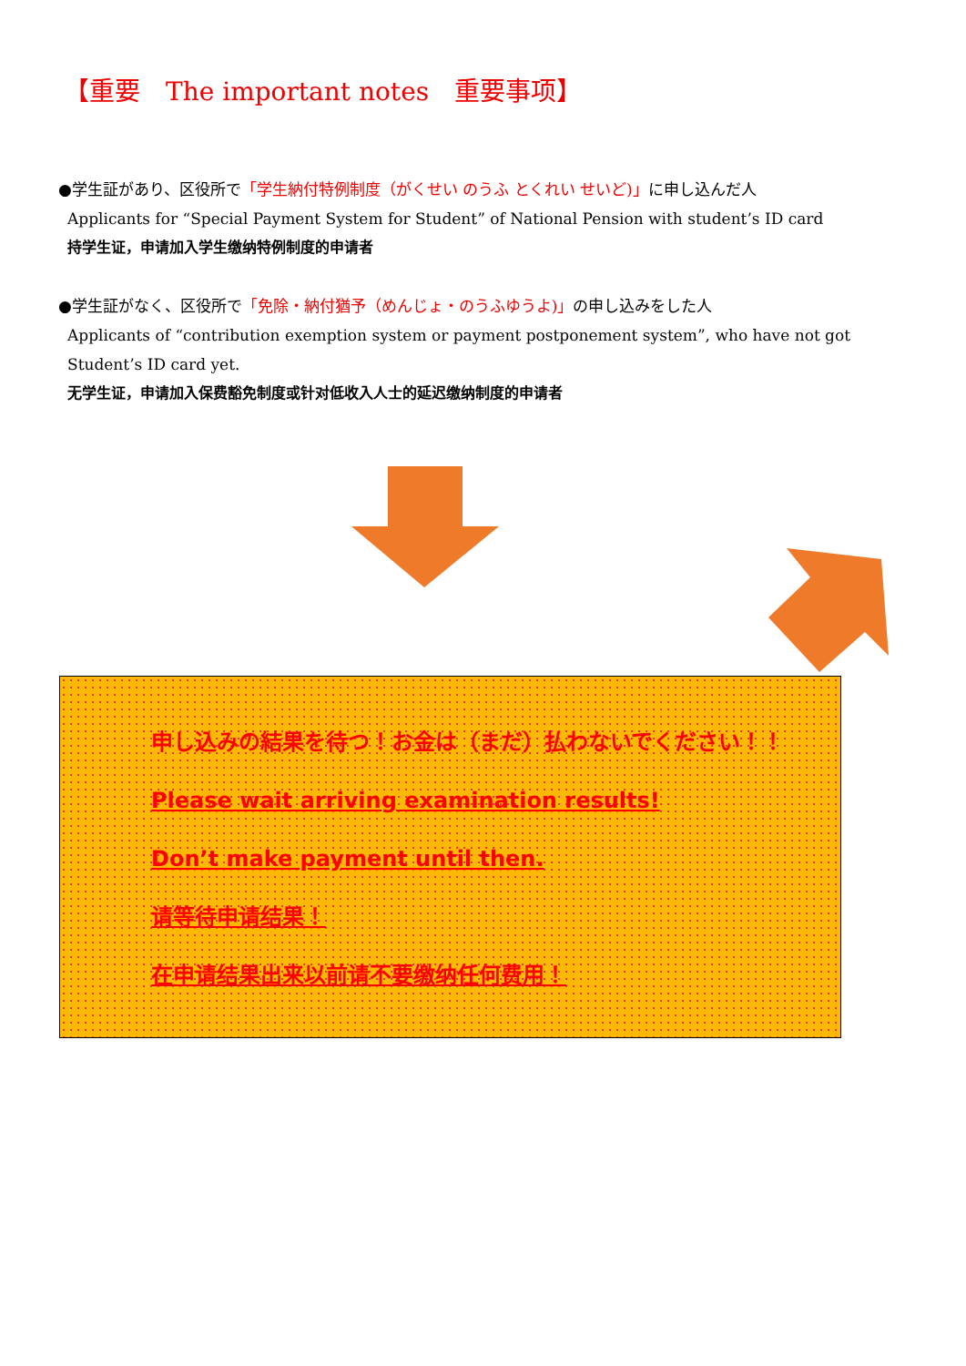【重要　The important notes　重要事项】
●学生証があり、区役所で「学生納付特例制度（がくせい のうふ とくれい せいど)」に申し込んだ人
Applicants for “Special Payment System for Student” of National Pension with student’s ID card
持学生证，申请加入学生缴纳特例制度的申请者
●学生証がなく、区役所で「免除・納付猶予（めんじょ・のうふゆうよ)」の申し込みをした人
Applicants of “contribution exemption system or payment postponement system”, who have not got Student’s ID card yet.
无学生证，申请加入保费豁免制度或针对低收入人士的延迟缴纳制度的申请者
申し込みの結果を待つ！お金は（まだ）払わないでください！！
Please wait arriving examination results!
Don’t make payment until then.
请等待申请结果！
在申请结果出来以前请不要缴纳任何费用！